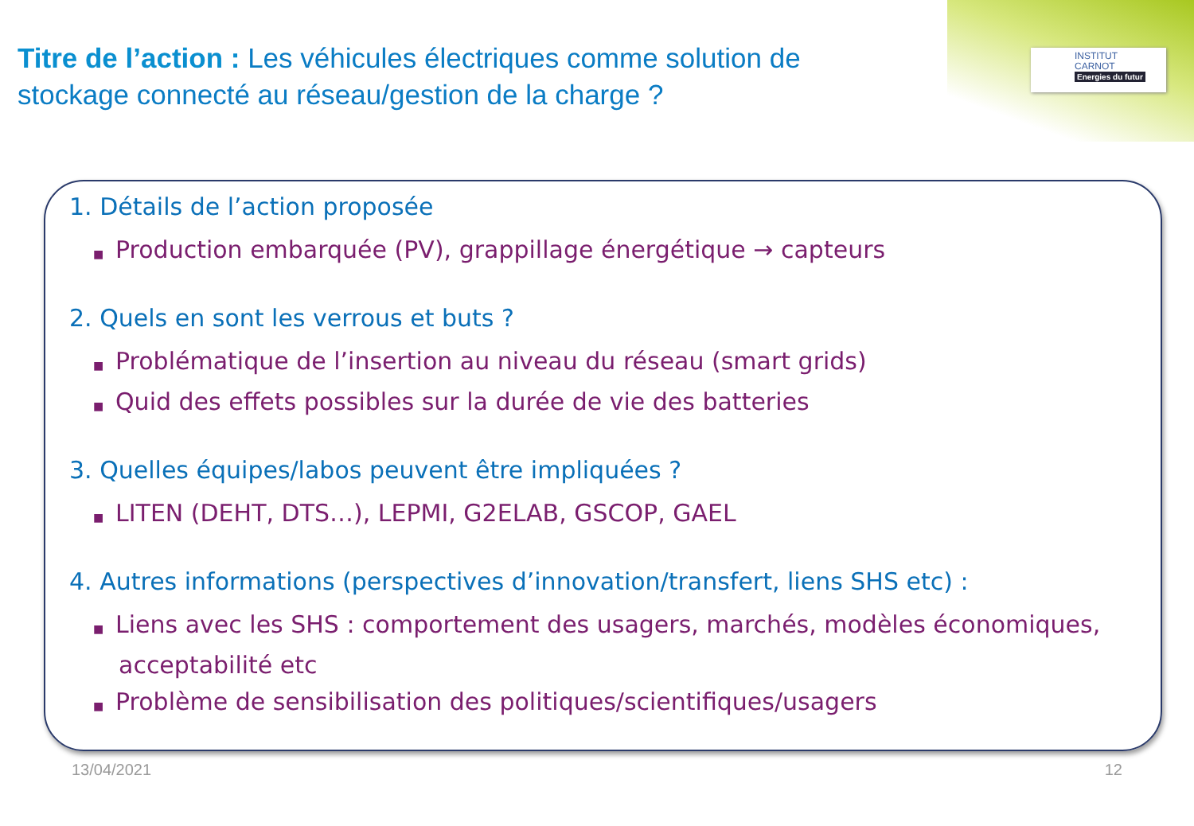INSTITUT
CARNOT
Energies du futur
Titre de l’action : Les véhicules électriques comme solution de stockage connecté au réseau/gestion de la charge ?
1. Détails de l’action proposée
■ Production embarquée (PV), grappillage énergétique → capteurs
2. Quels en sont les verrous et buts ?
■ Problématique de l’insertion au niveau du réseau (smart grids)
■ Quid des effets possibles sur la durée de vie des batteries
3. Quelles équipes/labos peuvent être impliquées ?
■ LITEN (DEHT, DTS…), LEPMI, G2ELAB, GSCOP, GAEL
4. Autres informations (perspectives d’innovation/transfert, liens SHS etc) :
■ Liens avec les SHS : comportement des usagers, marchés, modèles économiques, acceptabilité etc
■ Problème de sensibilisation des politiques/scientifiques/usagers
13/04/2021 12